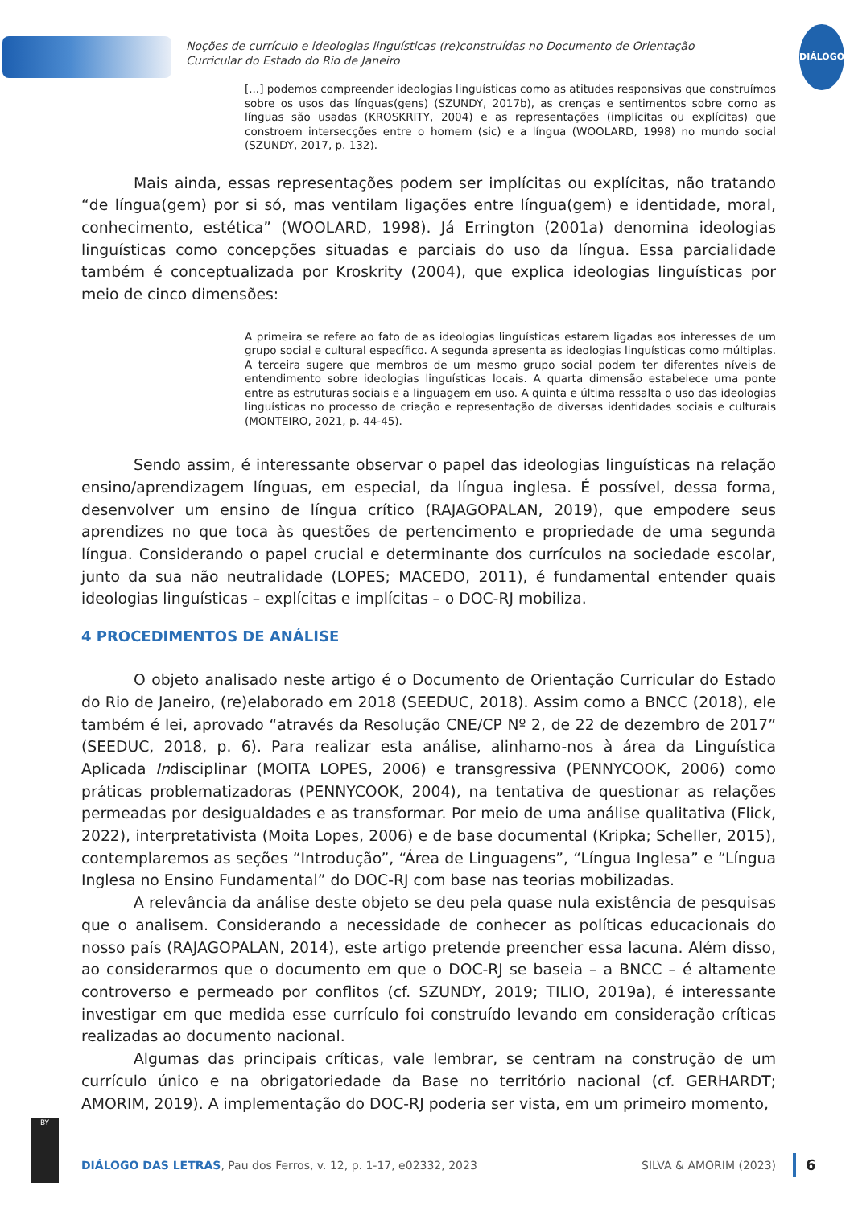Noções de currículo e ideologias linguísticas (re)construídas no Documento de Orientação
Curricular do Estado do Rio de Janeiro
DIÁLOGO
[...] podemos compreender ideologias linguísticas como as atitudes responsivas que construímos sobre os usos das línguas(gens) (SZUNDY, 2017b), as crenças e sentimentos sobre como as línguas são usadas (KROSKRITY, 2004) e as representações (implícitas ou explícitas) que constroem intersecções entre o homem (sic) e a língua (WOOLARD, 1998) no mundo social (SZUNDY, 2017, p. 132).
Mais ainda, essas representações podem ser implícitas ou explícitas, não tratando “de língua(gem) por si só, mas ventilam ligações entre língua(gem) e identidade, moral, conhecimento, estética” (WOOLARD, 1998). Já Errington (2001a) denomina ideologias linguísticas como concepções situadas e parciais do uso da língua. Essa parcialidade também é conceptualizada por Kroskrity (2004), que explica ideologias linguísticas por meio de cinco dimensões:
A primeira se refere ao fato de as ideologias linguísticas estarem ligadas aos interesses de um grupo social e cultural específico. A segunda apresenta as ideologias linguísticas como múltiplas. A terceira sugere que membros de um mesmo grupo social podem ter diferentes níveis de entendimento sobre ideologias linguísticas locais. A quarta dimensão estabelece uma ponte entre as estruturas sociais e a linguagem em uso. A quinta e última ressalta o uso das ideologias linguísticas no processo de criação e representação de diversas identidades sociais e culturais (MONTEIRO, 2021, p. 44-45).
Sendo assim, é interessante observar o papel das ideologias linguísticas na relação ensino/aprendizagem línguas, em especial, da língua inglesa. É possível, dessa forma, desenvolver um ensino de língua crítico (RAJAGOPALAN, 2019), que empodere seus aprendizes no que toca às questões de pertencimento e propriedade de uma segunda língua. Considerando o papel crucial e determinante dos currículos na sociedade escolar, junto da sua não neutralidade (LOPES; MACEDO, 2011), é fundamental entender quais ideologias linguísticas – explícitas e implícitas – o DOC-RJ mobiliza.
4 PROCEDIMENTOS DE ANÁLISE
O objeto analisado neste artigo é o Documento de Orientação Curricular do Estado do Rio de Janeiro, (re)elaborado em 2018 (SEEDUC, 2018). Assim como a BNCC (2018), ele também é lei, aprovado “através da Resolução CNE/CP Nº 2, de 22 de dezembro de 2017” (SEEDUC, 2018, p. 6). Para realizar esta análise, alinhamo-nos à área da Linguística Aplicada Indisciplinar (MOITA LOPES, 2006) e transgressiva (PENNYCOOK, 2006) como práticas problematizadoras (PENNYCOOK, 2004), na tentativa de questionar as relações permeadas por desigualdades e as transformar. Por meio de uma análise qualitativa (Flick, 2022), interpretativista (Moita Lopes, 2006) e de base documental (Kripka; Scheller, 2015), contemplaremos as seções “Introdução”, “Área de Linguagens”, “Língua Inglesa” e “Língua Inglesa no Ensino Fundamental” do DOC-RJ com base nas teorias mobilizadas.
A relevância da análise deste objeto se deu pela quase nula existência de pesquisas que o analisem. Considerando a necessidade de conhecer as políticas educacionais do nosso país (RAJAGOPALAN, 2014), este artigo pretende preencher essa lacuna. Além disso, ao considerarmos que o documento em que o DOC-RJ se baseia – a BNCC – é altamente controverso e permeado por conflitos (cf. SZUNDY, 2019; TILIO, 2019a), é interessante investigar em que medida esse currículo foi construído levando em consideração críticas realizadas ao documento nacional.
Algumas das principais críticas, vale lembrar, se centram na construção de um currículo único e na obrigatoriedade da Base no território nacional (cf. GERHARDT; AMORIM, 2019). A implementação do DOC-RJ poderia ser vista, em um primeiro momento,
BY
DIÁLOGO DAS LETRAS, Pau dos Ferros, v. 12, p. 1-17, e02332, 2023 SILVA & AMORIM (2023) 6